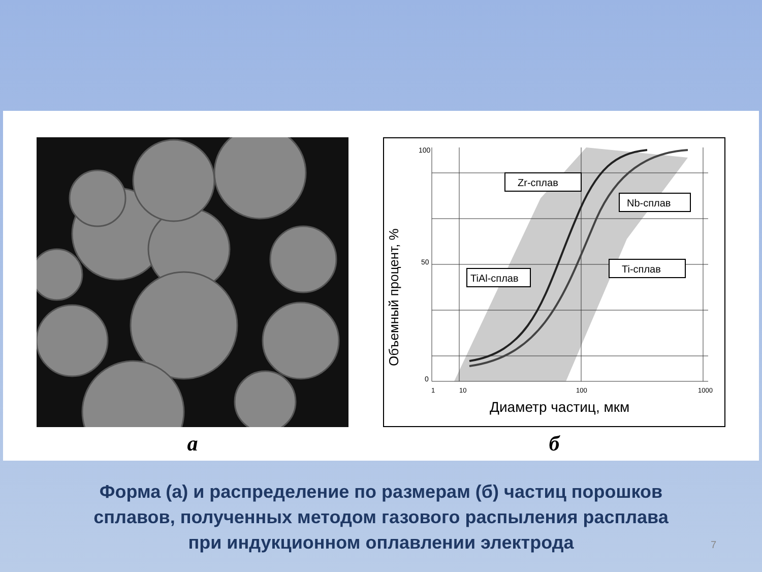a
100
50
0
1
10
100
1000
Объемный процент, %
Диаметр частиц, мкм
Zr-сплав
Nb-сплав
TiAl-сплав
Ti-сплав
б
Форма (а) и распределение по размерам (б) частиц порошков
сплавов, полученных методом газового распыления расплава
при индукционном оплавлении электрода
7